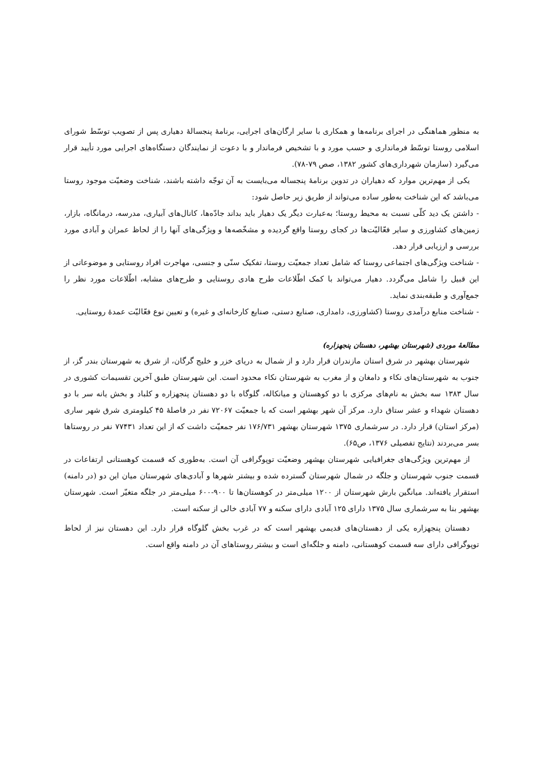به منظور هماهنگی در اجرای برنامه‌ها و همکاری با سایر ارگان‌های اجرایی، برنامهٔ پنجسالهٔ دهیاری پس از تصویب توسّط شورای اسلامی روستا توسّط فرمانداری و حسب مورد و با تشخیص فرماندار و با دعوت از نمایندگان دستگاه‌های اجرایی مورد تأیید قرار می‌گیرد (سازمان شهرداری‌های کشور ۱۳۸۲، صص ۷۹-۷۸).
یکی از مهم‌ترین موارد که دهیاران در تدوین برنامهٔ پنجساله می‌بایست به آن توجّه داشته باشند، شناخت وضعیّت موجود روستا می‌باشد که این شناخت به‌طور ساده می‌تواند از طریق زیر حاصل شود:
- داشتن یک دید کلّی نسبت به محیط روستا؛ به‌عبارت دیگر یک دهیار باید بداند جادّه‌ها، کانال‌های آبیاری، مدرسه، درمانگاه، بازار، زمین‌های کشاورزی و سایر فعّالیّت‌ها در کجای روستا واقع گردیده و مشخّصه‌ها و ویژگی‌های آنها را از لحاظ عمران و آبادی مورد بررسی و ارزیابی قرار دهد.
- شناخت ویژگی‌های اجتماعی روستا که شامل تعداد جمعیّت روستا، تفکیک سنّی و جنسی، مهاجرت افراد روستایی و موضوعاتی از این قبیل را شامل می‌گردد. دهیار می‌تواند با کمک اطّلاعات طرح هادی روستایی و طرح‌های مشابه، اطّلاعات مورد نظر را جمع‌آوری و طبقه‌بندی نماید.
- شناخت منابع درآمدی روستا (کشاورزی، دامداری، صنایع دستی، صنایع کارخانه‌ای و غیره) و تعیین نوع فعّالیّت عمدهٔ روستایی.
مطالعهٔ موردی (شهرستان بهشهر، دهستان پنجهزاره)
شهرستان بهشهر در شرق استان مازندران قرار دارد و از شمال به دریای خزر و خلیج گرگان، از شرق به شهرستان بندر گز، از جنوب به شهرستان‌های نکاء و دامغان و از مغرب به شهرستان نکاء محدود است. این شهرستان طبق آخرین تقسیمات کشوری در سال ۱۳۸۳ سه بخش به نام‌های مرکزی با دو کوهستان و میانکاله، گلوگاه با دو دهستان پنجهزاره و کلباد و بخش یانه سر با دو دهستان شهداء و عشر ستاق دارد. مرکز آن شهر بهشهر است که با جمعیّت ۷۲۰۶۷ نفر در فاصلهٔ ۴۵ کیلومتری شرق شهر ساری (مرکز استان) قرار دارد. در سرشماری ۱۳۷۵ شهرستان بهشهر ۱۷۶/۷۳۱ نفر جمعیّت داشت که از این تعداد ۷۷۴۳۱ نفر در روستاها بسر می‌بردند (نتایج تفصیلی ۱۳۷۶، ص۶۵).
از مهم‌ترین ویژگی‌های جغرافیایی شهرستان بهشهر وضعیّت توپوگرافی آن است. به‌طوری که قسمت کوهستانی ارتفاعات در قسمت جنوب شهرستان و جلگه در شمال شهرستان گسترده شده و بیشتر شهرها و آبادی‌های شهرستان میان این دو (در دامنه) استقرار یافته‌اند. میانگین بارش شهرستان از ۱۲۰۰ میلی‌متر در کوهستان‌ها تا ۹۰۰-۶۰۰ میلی‌متر در جلگه متغیّر است. شهرستان بهشهر بنا به سرشماری سال ۱۳۷۵ دارای ۱۲۵ آبادی دارای سکنه و ۷۷ آبادی خالی از سکنه است.
دهستان پنجهزاره یکی از دهستان‌های قدیمی بهشهر است که در غرب بخش گلوگاه قرار دارد. این دهستان نیز از لحاظ توپوگرافی دارای سه قسمت کوهستانی، دامنه و جلگه‌ای است و بیشتر روستاهای آن در دامنه واقع است.